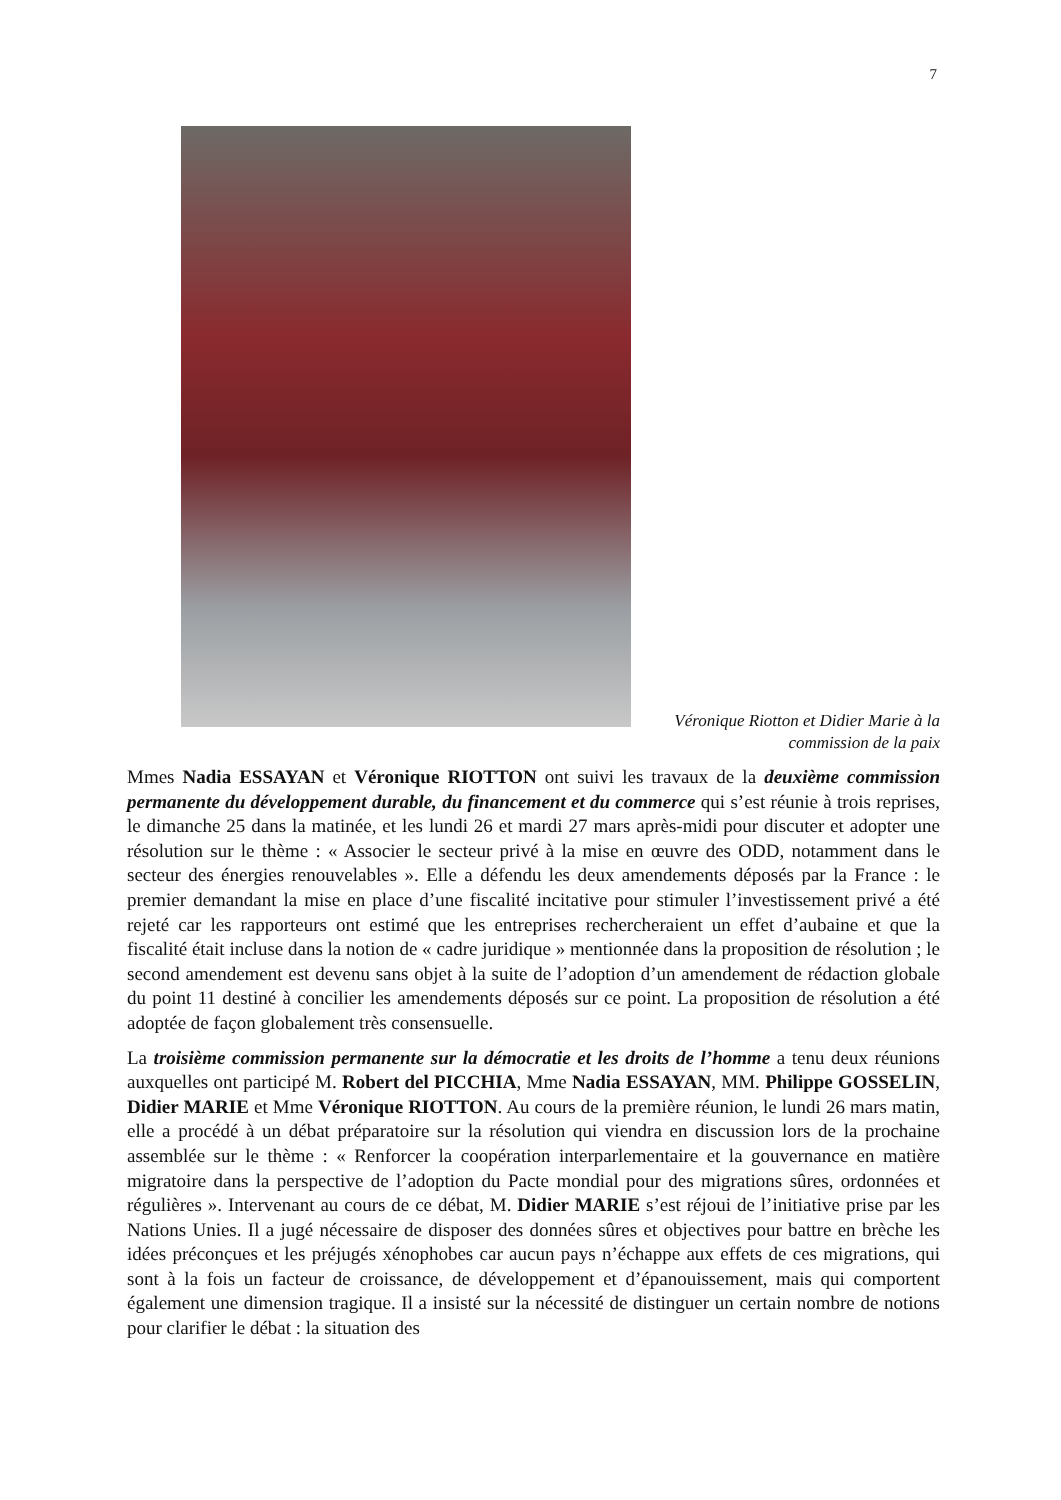7
Véronique Riotton et Didier Marie à la commission de la paix
Mmes Nadia ESSAYAN et Véronique RIOTTON ont suivi les travaux de la deuxième commission permanente du développement durable, du financement et du commerce qui s’est réunie à trois reprises, le dimanche 25 dans la matinée, et les lundi 26 et mardi 27 mars après-midi pour discuter et adopter une résolution sur le thème : « Associer le secteur privé à la mise en œuvre des ODD, notamment dans le secteur des énergies renouvelables ». Elle a défendu les deux amendements déposés par la France : le premier demandant la mise en place d’une fiscalité incitative pour stimuler l’investissement privé a été rejeté car les rapporteurs ont estimé que les entreprises rechercheraient un effet d’aubaine et que la fiscalité était incluse dans la notion de « cadre juridique » mentionnée dans la proposition de résolution ; le second amendement est devenu sans objet à la suite de l’adoption d’un amendement de rédaction globale du point 11 destiné à concilier les amendements déposés sur ce point. La proposition de résolution a été adoptée de façon globalement très consensuelle.
La troisième commission permanente sur la démocratie et les droits de l’homme a tenu deux réunions auxquelles ont participé M. Robert del PICCHIA, Mme Nadia ESSAYAN, MM. Philippe GOSSELIN, Didier MARIE et Mme Véronique RIOTTON. Au cours de la première réunion, le lundi 26 mars matin, elle a procédé à un débat préparatoire sur la résolution qui viendra en discussion lors de la prochaine assemblée sur le thème : « Renforcer la coopération interparlementaire et la gouvernance en matière migratoire dans la perspective de l’adoption du Pacte mondial pour des migrations sûres, ordonnées et régulières ». Intervenant au cours de ce débat, M. Didier MARIE s’est réjoui de l’initiative prise par les Nations Unies. Il a jugé nécessaire de disposer des données sûres et objectives pour battre en brèche les idées préconçues et les préjugés xénophobes car aucun pays n’échappe aux effets de ces migrations, qui sont à la fois un facteur de croissance, de développement et d’épanouissement, mais qui comportent également une dimension tragique. Il a insisté sur la nécessité de distinguer un certain nombre de notions pour clarifier le débat : la situation des